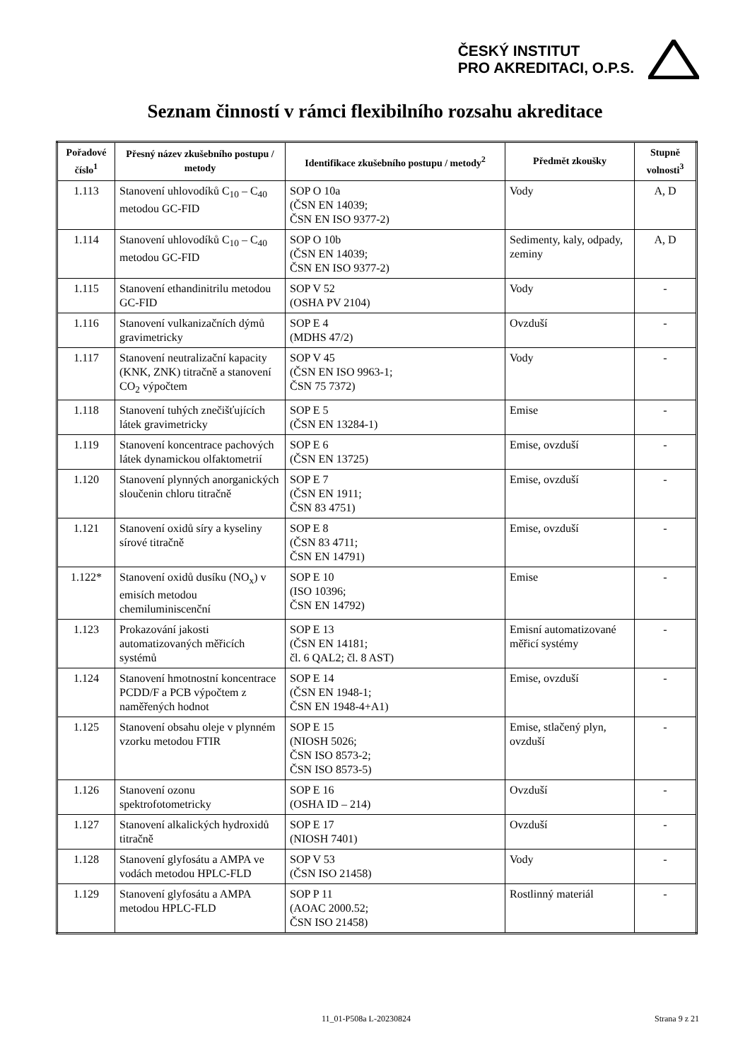ČESKÝ INSTITUT
PRO AKREDITACI, O.P.S.
Seznam činností v rámci flexibilního rozsahu akreditace
| Pořadové číslo<sup>1</sup> | Přesný název zkušebního postupu / metody | Identifikace zkušebního postupu / metody<sup>2</sup> | Předmět zkoušky | Stupně volnosti<sup>3</sup> |
| --- | --- | --- | --- | --- |
| 1.113 | Stanovení uhlovodíků C<sub>10</sub> – C<sub>40</sub> metodou GC-FID | SOP O 10a (ČSN EN 14039; ČSN EN ISO 9377-2) | Vody | A, D |
| 1.114 | Stanovení uhlovodíků C<sub>10</sub> – C<sub>40</sub> metodou GC-FID | SOP O 10b (ČSN EN 14039; ČSN EN ISO 9377-2) | Sedimenty, kaly, odpady, zeminy | A, D |
| 1.115 | Stanovení ethandinitrilu metodou GC-FID | SOP V 52 (OSHA PV 2104) | Vody | - |
| 1.116 | Stanovení vulkanizačních dýmů gravimetricky | SOP E 4 (MDHS 47/2) | Ovzduší | - |
| 1.117 | Stanovení neutralizační kapacity (KNK, ZNK) titračně a stanovení CO<sub>2</sub> výpočtem | SOP V 45 (ČSN EN ISO 9963-1; ČSN 75 7372) | Vody | - |
| 1.118 | Stanovení tuhých znečišťujících látek gravimetricky | SOP E 5 (ČSN EN 13284-1) | Emise | - |
| 1.119 | Stanovení koncentrace pachových látek dynamickou olfaktometrií | SOP E 6 (ČSN EN 13725) | Emise, ovzduší | - |
| 1.120 | Stanovení plynných anorganických sloučenin chloru titračně | SOP E 7 (ČSN EN 1911; ČSN 83 4751) | Emise, ovzduší | - |
| 1.121 | Stanovení oxidů síry a kyseliny sírové titračně | SOP E 8 (ČSN 83 4711; ČSN EN 14791) | Emise, ovzduší | - |
| 1.122* | Stanovení oxidů dusíku (NO<sub>x</sub>) v emisích metodou chemiluminiscenční | SOP E 10 (ISO 10396; ČSN EN 14792) | Emise | - |
| 1.123 | Prokazování jakosti automatizovaných měřicích systémů | SOP E 13 (ČSN EN 14181; čl. 6 QAL2; čl. 8 AST) | Emisní automatizované měřicí systémy | - |
| 1.124 | Stanovení hmotnostní koncentrace PCDD/F a PCB výpočtem z naměřených hodnot | SOP E 14 (ČSN EN 1948-1; ČSN EN 1948-4+A1) | Emise, ovzduší | - |
| 1.125 | Stanovení obsahu oleje v plynném vzorku metodou FTIR | SOP E 15 (NIOSH 5026; ČSN ISO 8573-2; ČSN ISO 8573-5) | Emise, stlačený plyn, ovzduší | - |
| 1.126 | Stanovení ozonu spektrofotometricky | SOP E 16 (OSHA ID – 214) | Ovzduší | - |
| 1.127 | Stanovení alkalických hydroxidů titračně | SOP E 17 (NIOSH 7401) | Ovzduší | - |
| 1.128 | Stanovení glyfosátu a AMPA ve vodách metodou HPLC-FLD | SOP V 53 (ČSN ISO 21458) | Vody | - |
| 1.129 | Stanovení glyfosátu a AMPA metodou HPLC-FLD | SOP P 11 (AOAC 2000.52; ČSN ISO 21458) | Rostlinný materiál | - |
11_01-P508a L-20230824 Strana 9 z 21